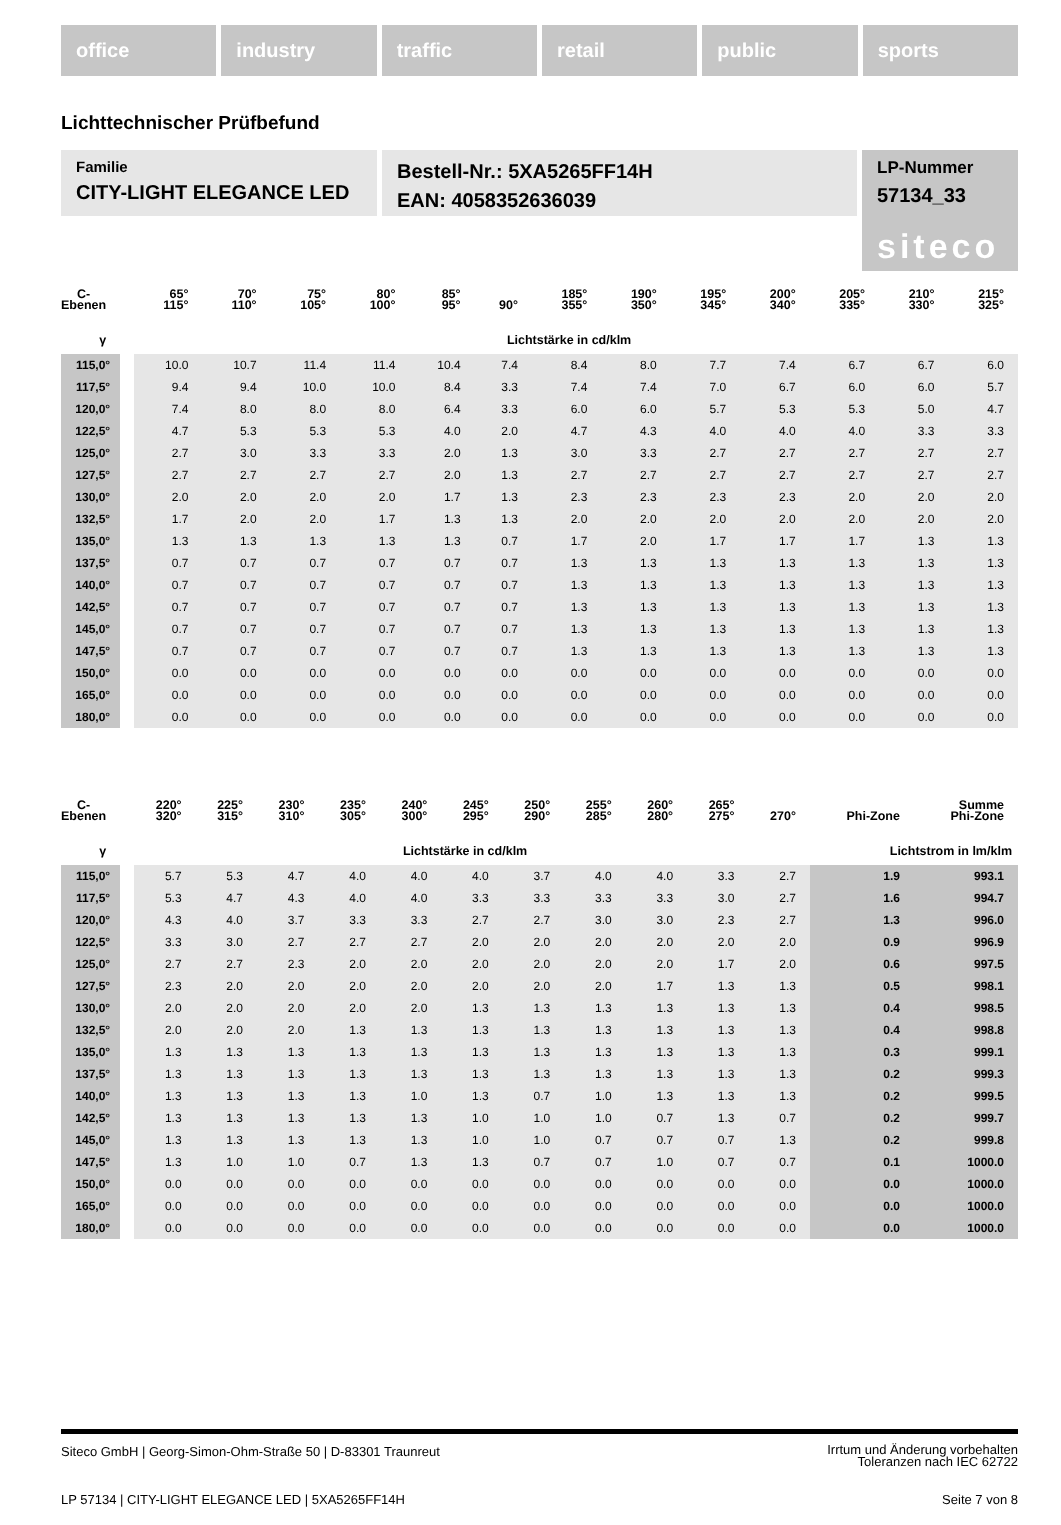office industry traffic retail public sports
Lichttechnischer Prüfbefund
Familie
CITY-LIGHT ELEGANCE LED
Bestell-Nr.: 5XA5265FF14H
EAN: 4058352636039
LP-Nummer
57134_33
siteco
| C- Ebenen | | 65° 115° | 70° 110° | 75° 105° | 80° 100° | 85° 95° | 90° | 185° 355° | 190° 350° | 195° 345° | 200° 340° | 205° 335° | 210° 330° | 215° 325° |
| --- | --- | --- | --- | --- | --- | --- | --- | --- | --- | --- | --- | --- | --- | --- |
| γ | | Lichtstärke in cd/klm | | | | | | | | | | | | |
| 115,0° | | 10.0 | 10.7 | 11.4 | 11.4 | 10.4 | 7.4 | 8.4 | 8.0 | 7.7 | 7.4 | 6.7 | 6.7 | 6.0 |
| 117,5° | | 9.4 | 9.4 | 10.0 | 10.0 | 8.4 | 3.3 | 7.4 | 7.4 | 7.0 | 6.7 | 6.0 | 6.0 | 5.7 |
| 120,0° | | 7.4 | 8.0 | 8.0 | 8.0 | 6.4 | 3.3 | 6.0 | 6.0 | 5.7 | 5.3 | 5.3 | 5.0 | 4.7 |
| 122,5° | | 4.7 | 5.3 | 5.3 | 5.3 | 4.0 | 2.0 | 4.7 | 4.3 | 4.0 | 4.0 | 4.0 | 3.3 | 3.3 |
| 125,0° | | 2.7 | 3.0 | 3.3 | 3.3 | 2.0 | 1.3 | 3.0 | 3.3 | 2.7 | 2.7 | 2.7 | 2.7 | 2.7 |
| 127,5° | | 2.7 | 2.7 | 2.7 | 2.7 | 2.0 | 1.3 | 2.7 | 2.7 | 2.7 | 2.7 | 2.7 | 2.7 | 2.7 |
| 130,0° | | 2.0 | 2.0 | 2.0 | 2.0 | 1.7 | 1.3 | 2.3 | 2.3 | 2.3 | 2.3 | 2.0 | 2.0 | 2.0 |
| 132,5° | | 1.7 | 2.0 | 2.0 | 1.7 | 1.3 | 1.3 | 2.0 | 2.0 | 2.0 | 2.0 | 2.0 | 2.0 | 2.0 |
| 135,0° | | 1.3 | 1.3 | 1.3 | 1.3 | 1.3 | 0.7 | 1.7 | 2.0 | 1.7 | 1.7 | 1.7 | 1.3 | 1.3 |
| 137,5° | | 0.7 | 0.7 | 0.7 | 0.7 | 0.7 | 0.7 | 1.3 | 1.3 | 1.3 | 1.3 | 1.3 | 1.3 | 1.3 |
| 140,0° | | 0.7 | 0.7 | 0.7 | 0.7 | 0.7 | 0.7 | 1.3 | 1.3 | 1.3 | 1.3 | 1.3 | 1.3 | 1.3 |
| 142,5° | | 0.7 | 0.7 | 0.7 | 0.7 | 0.7 | 0.7 | 1.3 | 1.3 | 1.3 | 1.3 | 1.3 | 1.3 | 1.3 |
| 145,0° | | 0.7 | 0.7 | 0.7 | 0.7 | 0.7 | 0.7 | 1.3 | 1.3 | 1.3 | 1.3 | 1.3 | 1.3 | 1.3 |
| 147,5° | | 0.7 | 0.7 | 0.7 | 0.7 | 0.7 | 0.7 | 1.3 | 1.3 | 1.3 | 1.3 | 1.3 | 1.3 | 1.3 |
| 150,0° | | 0.0 | 0.0 | 0.0 | 0.0 | 0.0 | 0.0 | 0.0 | 0.0 | 0.0 | 0.0 | 0.0 | 0.0 | 0.0 |
| 165,0° | | 0.0 | 0.0 | 0.0 | 0.0 | 0.0 | 0.0 | 0.0 | 0.0 | 0.0 | 0.0 | 0.0 | 0.0 | 0.0 |
| 180,0° | | 0.0 | 0.0 | 0.0 | 0.0 | 0.0 | 0.0 | 0.0 | 0.0 | 0.0 | 0.0 | 0.0 | 0.0 | 0.0 |
| C- Ebenen | | 220° 320° | 225° 315° | 230° 310° | 235° 305° | 240° 300° | 245° 295° | 250° 290° | 255° 285° | 260° 280° | 265° 275° | 270° | Phi-Zone | Summe Phi-Zone |
| --- | --- | --- | --- | --- | --- | --- | --- | --- | --- | --- | --- | --- | --- | --- |
| γ | | Lichtstärke in cd/klm | | | | | | | | | | | Lichtstrom in lm/klm | |
| 115,0° | | 5.7 | 5.3 | 4.7 | 4.0 | 4.0 | 4.0 | 3.7 | 4.0 | 4.0 | 3.3 | 2.7 | 1.9 | 993.1 |
| 117,5° | | 5.3 | 4.7 | 4.3 | 4.0 | 4.0 | 3.3 | 3.3 | 3.3 | 3.3 | 3.0 | 2.7 | 1.6 | 994.7 |
| 120,0° | | 4.3 | 4.0 | 3.7 | 3.3 | 3.3 | 2.7 | 2.7 | 3.0 | 3.0 | 2.3 | 2.7 | 1.3 | 996.0 |
| 122,5° | | 3.3 | 3.0 | 2.7 | 2.7 | 2.7 | 2.0 | 2.0 | 2.0 | 2.0 | 2.0 | 2.0 | 0.9 | 996.9 |
| 125,0° | | 2.7 | 2.7 | 2.3 | 2.0 | 2.0 | 2.0 | 2.0 | 2.0 | 2.0 | 1.7 | 2.0 | 0.6 | 997.5 |
| 127,5° | | 2.3 | 2.0 | 2.0 | 2.0 | 2.0 | 2.0 | 2.0 | 2.0 | 1.7 | 1.3 | 1.3 | 0.5 | 998.1 |
| 130,0° | | 2.0 | 2.0 | 2.0 | 2.0 | 2.0 | 1.3 | 1.3 | 1.3 | 1.3 | 1.3 | 1.3 | 0.4 | 998.5 |
| 132,5° | | 2.0 | 2.0 | 2.0 | 1.3 | 1.3 | 1.3 | 1.3 | 1.3 | 1.3 | 1.3 | 1.3 | 0.4 | 998.8 |
| 135,0° | | 1.3 | 1.3 | 1.3 | 1.3 | 1.3 | 1.3 | 1.3 | 1.3 | 1.3 | 1.3 | 1.3 | 0.3 | 999.1 |
| 137,5° | | 1.3 | 1.3 | 1.3 | 1.3 | 1.3 | 1.3 | 1.3 | 1.3 | 1.3 | 1.3 | 1.3 | 0.2 | 999.3 |
| 140,0° | | 1.3 | 1.3 | 1.3 | 1.3 | 1.0 | 1.3 | 0.7 | 1.0 | 1.3 | 1.3 | 1.3 | 0.2 | 999.5 |
| 142,5° | | 1.3 | 1.3 | 1.3 | 1.3 | 1.3 | 1.0 | 1.0 | 1.0 | 0.7 | 1.3 | 0.7 | 0.2 | 999.7 |
| 145,0° | | 1.3 | 1.3 | 1.3 | 1.3 | 1.3 | 1.0 | 1.0 | 0.7 | 0.7 | 0.7 | 1.3 | 0.2 | 999.8 |
| 147,5° | | 1.3 | 1.0 | 1.0 | 0.7 | 1.3 | 1.3 | 0.7 | 0.7 | 1.0 | 0.7 | 0.7 | 0.1 | 1000.0 |
| 150,0° | | 0.0 | 0.0 | 0.0 | 0.0 | 0.0 | 0.0 | 0.0 | 0.0 | 0.0 | 0.0 | 0.0 | 0.0 | 1000.0 |
| 165,0° | | 0.0 | 0.0 | 0.0 | 0.0 | 0.0 | 0.0 | 0.0 | 0.0 | 0.0 | 0.0 | 0.0 | 0.0 | 1000.0 |
| 180,0° | | 0.0 | 0.0 | 0.0 | 0.0 | 0.0 | 0.0 | 0.0 | 0.0 | 0.0 | 0.0 | 0.0 | 0.0 | 1000.0 |
Siteco GmbH | Georg-Simon-Ohm-Straße 50 | D-83301 Traunreut
Irrtum und Änderung vorbehalten
Toleranzen nach IEC 62722
LP 57134 | CITY-LIGHT ELEGANCE LED | 5XA5265FF14H
Seite 7 von 8